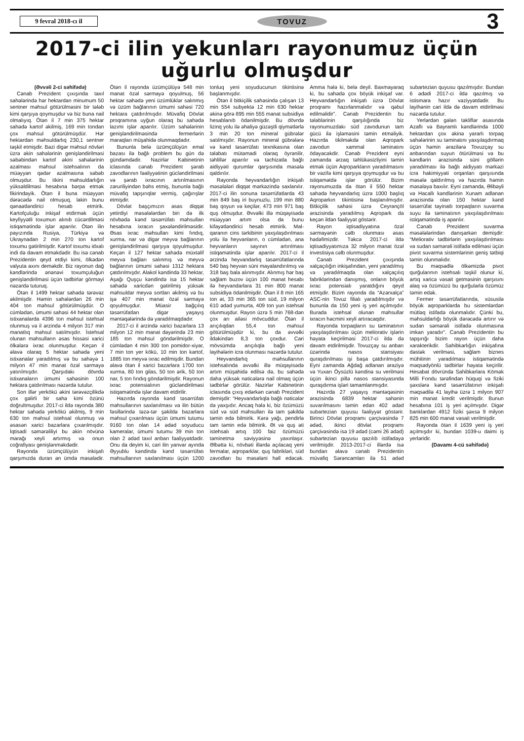9 fevral 2018-cı il TOVUZ 3
2017-ci ilin yekunları rayonumuz üçün uğurlu olmuşdur
(Əvvəli 2-ci səhifədə)
Cənab Prezident çıxışında taxıl sahələrində hər hektardan minumum 50 sentner məhsul götürülməsini bir tələb kimi qarşıya qoymuşdur və biz buna nail olmalıyıq. Ötən il 7 min 375 hektar sahədə kartof əkilmiş, 169 min tondan çox məhsul götürülmüşdür. Hər hektardan məhsuldarlıq 230,1 sentner təşkil etmişdir. Bəzi digər məhsul növləri üzrə əkin sahələrinin genişləndirilməsi səbəbindən kartof əkini sahələrinin azalması məhsul istehsalının da müəyyən qədər azalmasına səbəb olmuşdur. Bu itkini məhsuldarlığın yüksəldilməsi hesabına bərpa etmək fikirindəyik. Ötən il buna müəyyən dərəcədə nail olmuşuq, lakin bunu qənaətləndirici hesab etmirik. Kartofçuluğu inkişaf etdirmək üçün keyfiyyətli toxumun alınıb cücərdilməsi istiqamətində işlər aparılır. Ötən ilin payızında Rusiya, Türkiyə və Ukraynadan 2 min 270 ton kartof toxumu gətirilmişdir. Kartof toxumu idxalı indi də davam etməkdədir. Bu isə cənab Prezidentin qeyd etdiyi kimi, ölkədən valyuta axını deməkdir. Biz rayonun dağ kəndlərində ənənəvi toxumçuluğun genişləndirilməsi üçün tədbirlər görməyi nəzərdə tuturuq.
Ötən il 1499 hektar sahədə tərəvəz əkilmişdir. Həmin sahələrdən 26 min 404 ton məhsul götürülmüşdür. O cümlədən, ümumi sahəsi 44 hektar olan istixanalarda 4396 ton məhsul istehsal olunmuş və il ərzində 4 milyon 317 min manatlıq məhsul satılmışdır. İstehsal olunan məhsulların əsas hissəsi xarici ölkələrə ixrac olunmuşdur. Keçən il əlavə olaraq 5 hektar sahədə yeni istixanalar yaradılmış və bu sahəyə 1 milyon 47 min manat özəl sərmayə yatırılmışdır. Qarşıdakı dövrdə istixanaların ümumi sahəsinin 100 hektara çatdırılması nəzərdə tutulur.
Son illər yerkökü əkini tərəvəzçilikdə çox gəlirli bir sahə kimi özünü doğrultmuşdur. 2017-ci ildə rayonda 380 hektar sahədə yerkökü əkilmiş, 9 min 630 ton məhsul istehsal olunmuş və əsasən xarici bazarlara çıxarılmışdır. İqtisadi səmərəliliyi bu əkin növünə marağı xeyli artırmış və onun coğrafiyası genişlənməkdədir.
Rayonda üzümçülüyün inkişafı qarşımızda duran ən ümdə məsələdir. Ötən il rayonda üzümçülüyə 548 min manat özəl sərmayə qoyulmuş, 56 hektar sahədə yeni üzümlüklər salınmış və üzüm bağlarının ümumi sahəsi 720 hektara çatdırılmışdır. Müvafiq Dövlət proqramına uyğun olaraq bu sahədə lazımi işlər aparılır. Üzüm sahələrinin genişləndirilməsində fermerlərin maraqları müşahidə olunmaqdadır.
Bununla belə üzümçülüyün emal bazası ilə bağlı problem bu gün də gündəmdədir. Nazirlər Kabinetinin iclasında cənab Prezident şərab zavodlarının fəaliyyətinin gücləndirilməsi və şərab ixracının artırılmasının zəruriliyindən bəhs etmiş, bununla bağlı müvafiq tapşırıqlar vermiş, çağırışlar etmişdir.
Dövlət başçımızın əsas diqqət yetirdiyi məsələlərdən biri də ilk növbədə kənd təsərrüfatı məhsulları hesabına ixracın şaxələndirilməsidir. Əsas ixrac məhsulları kimi fındıq, xurma, nar və digər meyvə bağlarının genişləndirilməsi qarşıya qoyulmuşdur. Keçən il 127 hektar sahədə müxtəlif meyvə bağları salınmış və meyvə bağlarının ümumi sahəsi 1312 hektara çatdırılmışdır. Alakol kəndində 33 hektar, Aşağı Quşçu kəndində isə 15 hektar sahədə xaricdən gətirilmiş yüksək məhsuldar meyvə sortları əkilmiş və bu işə 407 min manat özəl sərmayə qoyulmuşdur. Müasir bağçılıq təsərrüfatları digər yaşayış məntəqələrində də yaradılmaqdadır.
2017-ci il ərzində xarici bazarlara 13 milyon 12 min manat dəyərində 23 min 185 ton məhsul göndərilmişdir. O cümlədən 4 min 300 ton pomidor-xiyar, 7 min ton yer kökü, 10 min ton kartof, 1885 ton meyvə ixrac edilmişdir. Bundan əlavə ötən il xarici bazarlara 1700 ton xurma, 80 ton gilas, 50 ton ərik, 50 ton nar, 5 ton fındıq göndərilmişdir. Rayonun ixrac potensialının gücləndirilməsi istiqamətində işlər davam etdirilir.
Hazırda rayonda kənd təsərrüfatı məhsullarının saxlanılması və ilin bütün fəsillərində təzə-tər şəkildə bazarlara məhsul çıxarılması üçün ümumi tutumu 9160 ton olan 14 ədəd soyuducu kameralar, ümumi tutumu 39 min ton olan 2 ədəd taxıl anbarı fəaliyyətdədir. Onu da deyim ki, cari ilin yanvar ayında Əyyublu kəndində kənd təsərrüfatı məhsullarının saxlanılması üçün 1200 tonluq yeni soyuducunun tikintisinə başlanmışdır.
Ötən il bitkiçilik sahəsində çalışan 13 min 554 subyektə 12 min 630 hektar əkinə görə 895 min 555 manat subsidiya hesablanıb ödənilmişdir. Bu dövrdə lizinq yolu ilə əhaliyə güzəştli qiymətlərlə 3 min 20 ton mineral gübrələr satılmışdır. Rayonun mineral gübrələrə və kənd təsərrüfatı texnikasına olan tələbatı mütəmadi olaraq öyrənilir, təhlillər aparılır və təchizatla bağlı aidiyyəti qurumlar qarşısında məsələ qaldırılır.
Rayonda heyvandarlığın inkişafı məsələləri diqqət mərkəzində saxlanılır. 2017-ci ilin sonuna təsərrüfatlarda 43 min 849 baş iri buynuzlu, 199 min 880 baş qoyun və keçilər, 473 min 971 baş quş olmuşdur. Əvvəlki illə müqayisədə müəyyən artım olsa da bunu kifayətləndirici hesab etmirik. Mal-qaranın cins tərkibinin yaxşılaşdırılması yolu ilə heyvanların, o cümlədən, ana heyvanların sayının artırılması istiqamətində işlər aparılır. 2017-ci il ərzində heyvandarlıq təsərrüfatlarında 540 baş heyvan süni mayalandırılmış və 318 baş bala alınmışdır. Alınmış hər baş sağlam buzov üçün 100 manat hesabı ilə heyvandarlara 31 min 800 manat subsidiya ödənilmişdir. Ötən il 8 min 165 ton ət, 33 min 365 ton süd, 19 milyon 610 ədəd yumurta, 409 ton yun istehsal olunmuşdur. Rayon üzrə 5 min 768-dən çox arı ailəsi mövcuddur. Ötən il arıçılıqdan 55,4 ton məhsul götürülmüşdür ki, bu da əvvəlki ildəkindən 8,3 ton çoxdur. Cari mövsümdə arıçılıqla bağlı yeni layihələrin icra olunması nəzərdə tutulur.
Heyvandarlıq məhsullarının istehsalında əvvəlki illə müqayisədə artım müşahidə edilsə də, bu sahədə daha yüksək nəticələrə nail olmaq üçün tədbirlər görülür. Nazirlər Kabinetinin iclasında çıxış edərkən cənab Prezident demişdir: “Heyvandarlıqla bağlı nəticələr də yaxşıdır. Ancaq hələ ki, biz özümüzü süd və süd məhsulları ilə tam şəkildə təmin edə bilmirik. Kərə yağı, pendirlə tam təmin edə bilmirik. Ət və quş əti istehsalı artıq 100 faiz özümüzü təminetmə səviyyəsinə yaxınlaşır. Əlbəttə ki, növbəti illərdə açılacaq yeni fermalar, aqroparklar, quş fabrikləri, süd zavodları bu məsələni həll edəcək. Amma hələ ki, belə deyil. Baxmayaraq ki, bu sahədə çox böyük inkişaf var. Heyvandarlığın inkişafı üzrə Dövlət proqramı hazırlanmalıdır və qəbul edilməlidir”. Cənab Prezidentin bu tələblərinin qarşılığında biz rayonumuzdakı süd zavodunun tam gücü ilə işləməsini təmin etməliyik. Hazırda tikilməkdə olan Aqropark zavodun xammal təminatını ödəyəcəkdir. Cənab Prezident eyni zamanda ərzaq təhlükəsizliyini təmin etmək üçün Aqroparkların yaradılmasını bir vəzifə kimi qarşıya qoymuşdur və bu istiqamətdə işlər görülür. Bizim rayonumuzda da ötən il 550 hektar sahədə heyvandarlıq üzrə 1000 başlıq Aqroparkın tikintisinə başlanılmışdır. Bitkiçilik sahəsi üzrə Ceyrançöl ərazisində yaradılmış Aqropark da keçən ildən fəaliyyət göstərir.
Rayon iqtisadiyyatına özəl sərmayənin cəlb olunması əsas hədəfimizdir. Təkcə 2017-ci ildə iqtisadiyyatımıza 32 milyon manat özəl investisiya cəlb olunmuşdur.
Cənab Prezident çıxışında xalçaçılığın inkişafından, yeni yaradılmış və yaradılmaqda olan xalçaçılıq fabriklərindən danışmış, onların böyük ixrac potensialı yaratdığını qeyd etmişdir. Bizim rayonda da “Azərxalça” ASC-nin Tovuz filialı yaradılmışdır və bununla da 150 yeni iş yeri açılmışdır. Burada istehsal olunan məhsullar ixracın həcmini xeyli artıracaqdır.
Rayonda torpaqların su təminatının yaxşılaşdırılması üçün meliorativ işlərin həyata keçirilməsi 2017-ci ildə də davam etdirilmişdir. Tovuzçay su anbarı üzərində nasos stansiyası quraşdırılması işi başa çatdırılmışdır. Eyni zamanda Ağdağ adlanan əraziyə və Yuxarı Öysüzlü kəndinə su verilməsi üçün ikinci pillə nasos stansiyasında quraşdırma işləri tamamlanmışdır.
Hazırda 27 yaşayış məntəqəsinin ərazisində 6839 hektar sahənin suvarılmasını təmin edən 402 ədəd subartezian quyusu fəaliyyət göstərir. Birinci Dövlət proqramı çərçivəsində 7 ədəd, ikinci dövlət proqramı çərçivəsində isə 19 ədəd (cəmi 26 ədəd) subartezian quyusu qazılıb istifadəyə verilmişdir. 2013-2017-ci illərdə isə bundan əlavə cənab Prezidentin müvafiq Sərəncamları ilə 51 ədəd subartezian quyusu qazılmışdır. Bundan 6 ədədi 2017-ci ildə qazılmış və istismara hazır vəziyyətdədir. Bu layihənin cari ildə də davam etdirilməsi nəzərdə tutulur.
Yerlərdən gələn təkliflər əsasında Azaflı və Bayramlı kəndlərində 1000 hektardan çox əkinə yararlı torpaq sahələrinin su təminatını yaxşılaşdırmaq üçün həmin ərazilərə Tovuzçay su anbarından suyun ötürülməsi və bu kəndlərin ərazisində süni göllərin yaradılması ilə bağlı aidiyyatı mərkəzi icra hakimiyyəti orqanları qarşısında məsələ qaldırılmış və hazırda həmin məsələyə baxılır. Eyni zamanda, Əlibəyli və Hacallı kəndlərinin Xunam adlanan ərazisində olan 150 hektar kənd təsərrüfat təyinatlı torpaqların suvarma suyu ilə təminatının yaxşılaşdırılması istiqamətində iş aparılır.
Cənab Prezident suvarma məsələlərindən danışarkən demişdir: “Meliorativ tədbirlərin yaxşılaşdırılması və sudan səmərəli istifadə edilməsi üçün pivot suvarma sistemlərinin geniş tətbiqi təmin olunmalıdır.
Bu məqsədlə ölkəmizdə pivot qurğularının istehsalı təşkil olunur ki, artıq xaricə vəsait getməsinin qarşısını alaq və özümüzü bu qurğularla özümüz təmin edək.
Fermer təsərrüfatlarında, xüsusilə böyük aqroparklarda bu sistemlərdən mütləq istifadə olunmalıdır. Çünki bu, məhsuldarlığı böyük dərəcədə artırır və sudan səmərəli istifadə olunmasına imkan yaradır”. Cənab Prezidentin bu tapşırığı bizim rayon üçün daha xarakterikdir. Sahibkarlığın inkişafına dəstək verilməsi, sağlam biznes mühitinin yaradılması istiqamətində məqsədyönlü tədbirlər həyata keçirilir. Hesabat dövründə Sahibkarlara Kömək Milli Fondu tərəfindən hüquqi və fiziki şəxslərə kənd təsərrüfatının inkişafı məqsədilə 41 layihə üzrə 1 milyon 907 min manat kredit verilmişdir. Bunun hesabına 101 iş yeri açılmışdır. Digər banklardan 4912 fiziki şəxsə 9 milyon 825 min 600 manat vəsait verilmişdir.
Rayonda ötən il 1639 yeni iş yeri açılmışdır ki, bundan 1039-u daimi iş yerləridir.
(Davamı 4-cü səhifədə)